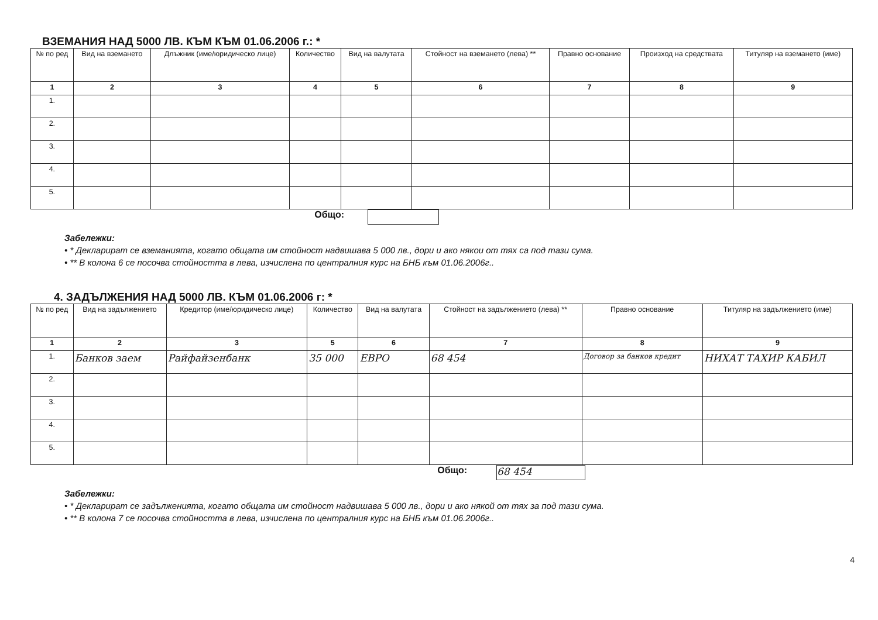ВЗЕМАНИЯ НАД 5000 ЛВ. КЪМ КЪМ 01.06.2006 г.: *
| № по ред | Вид на вземането | Длъжник (име/юридическо лице) | Количество | Вид на валутата | Стойност на вземането (лева) ** | Правно основание | Произход на средствата | Титуляр на вземането (име) |
| --- | --- | --- | --- | --- | --- | --- | --- | --- |
| 1 | 2 | 3 | 4 | 5 | 6 | 7 | 8 | 9 |
| 1. | | | | | | | | |
| 2. | | | | | | | | |
| 3. | | | | | | | | |
| 4. | | | | | | | | |
| 5. | | | | | | | | |
Общо:
Забележки:
• * Декларират се вземанията, когато общата им стойност надвишава 5 000 лв., дори и ако някои от тях са под тази сума.
• ** В колона 6 се посочва стойността в лева, изчислена по централния курс на БНБ към 01.06.2006г..
4. ЗАДЪЛЖЕНИЯ НАД 5000 ЛВ. КЪМ 01.06.2006 г: *
| № по ред | Вид на задължението | Кредитор (име/юридическо лице) | Количество | Вид на валутата | Стойност на задължението (лева) ** | Правно основание | Титуляр на задължението (име) |
| --- | --- | --- | --- | --- | --- | --- | --- |
| 1 | 2 | 3 | 5 | 6 | 7 | 8 | 9 |
| 1. | Банков заем | Райфайзенбанк | 35 000 | ЕВРО | 68 454 | Договор за банков кредит | НИХАТ ТАХИР КАБИЛ |
| 2. | | | | | | | |
| 3. | | | | | | | |
| 4. | | | | | | | |
| 5. | | | | | | | |
Общо: 68 454
Забележки:
• * Декларират се задълженията, когато общата им стойност надвишава 5 000 лв., дори и ако някой от тях за под тази сума.
• ** В колона 7 се посочва стойността в лева, изчислена по централния курс на БНБ към 01.06.2006г..
4